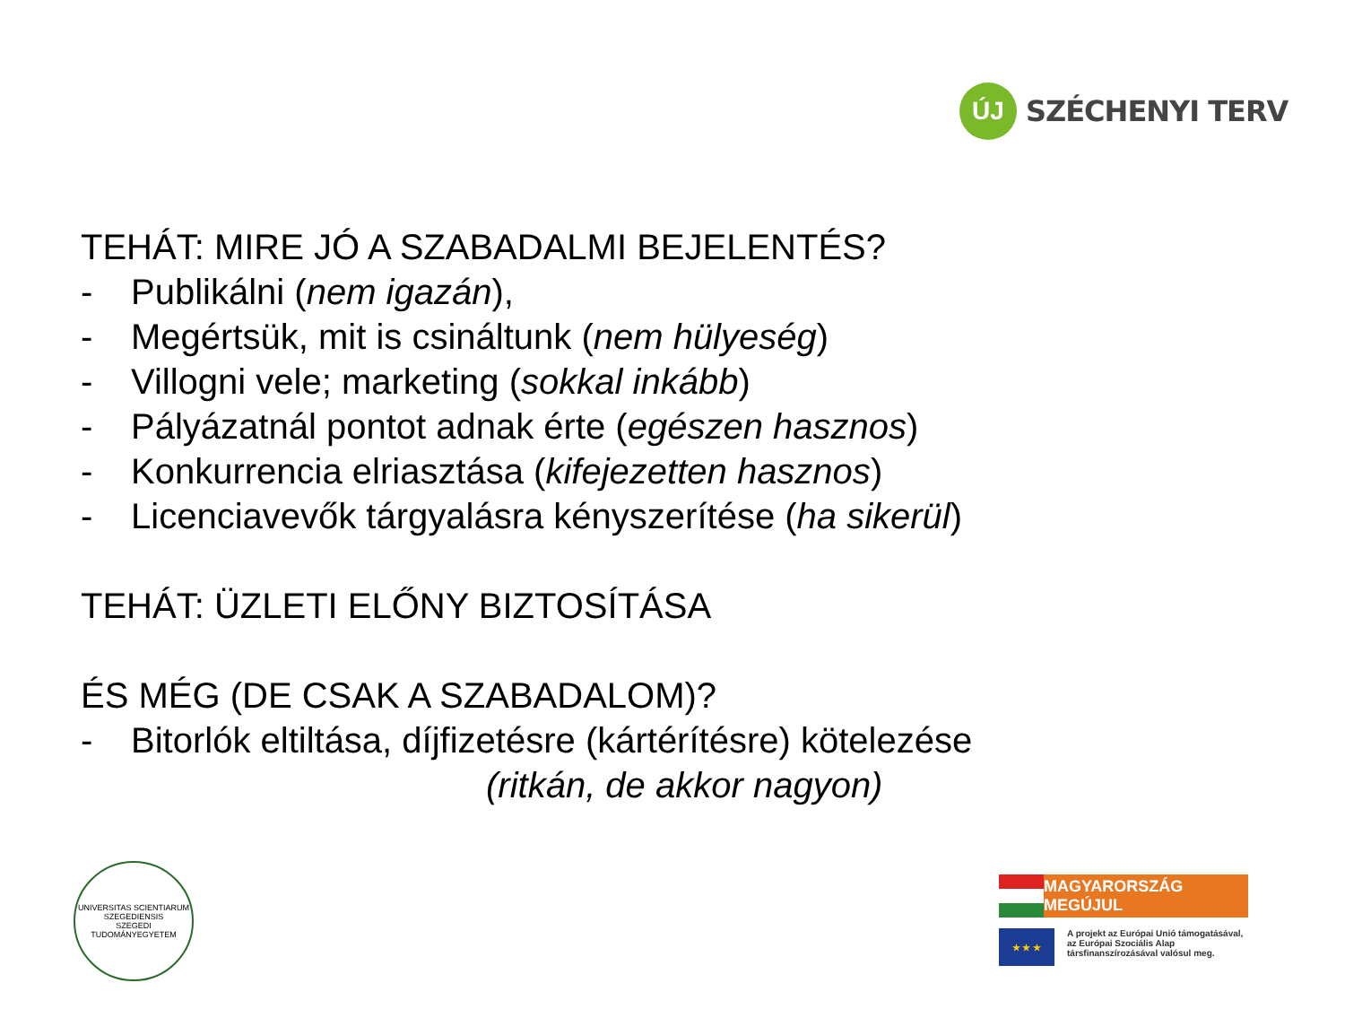ÚJ
SZÉCHENYI TERV
TEHÁT: MIRE JÓ A SZABADALMI BEJELENTÉS?
- Publikálni (nem igazán),
- Megértsük, mit is csináltunk (nem hülyeség)
- Villogni vele; marketing (sokkal inkább)
- Pályázatnál pontot adnak érte (egészen hasznos)
- Konkurrencia elriasztása (kifejezetten hasznos)
- Licenciavevők tárgyalásra kényszerítése (ha sikerül)
TEHÁT: ÜZLETI ELŐNY BIZTOSÍTÁSA
ÉS MÉG (DE CSAK A SZABADALOM)?
- Bitorlók eltiltása, díjfizetésre (kártérítésre) kötelezése
(ritkán, de akkor nagyon)
UNIVERSITAS SCIENTIARUM SZEGEDIENSIS
SZEGEDI TUDOMÁNYEGYETEM
MAGYARORSZÁG MEGÚJUL
★ ★ ★
A projekt az Európai Unió támogatásával,
az Európai Szociális Alap
társfinanszírozásával valósul meg.